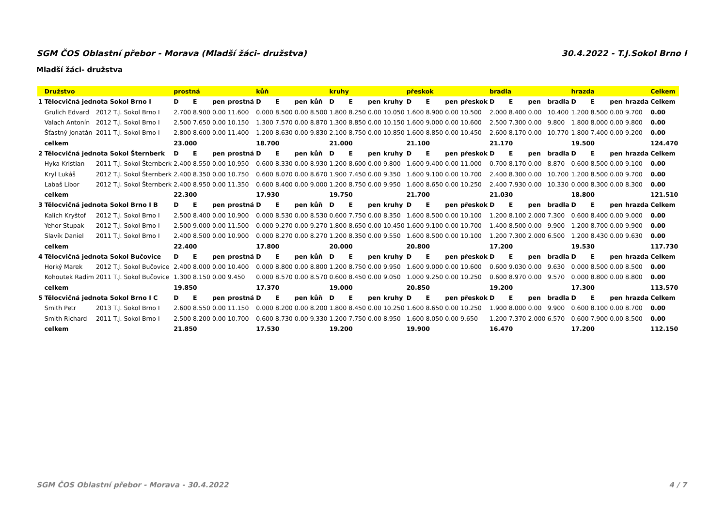SGM ČOS Oblastní přebor - Morava (Mladší žáci- družstva) 30.4.2022 - T.J.Sokol Brno I
Mladší žáci- družstva
| | Družstvo | | | prostná | | | | kůň | | | | kruhy | | | | přeskok | | | | bradla | | | | hrazda | | | | Celkem |
| --- | --- | --- | --- | --- | --- | --- | --- | --- | --- | --- | --- | --- | --- | --- | --- | --- | --- | --- | --- | --- | --- | --- | --- | --- | --- | --- | --- | --- |
| 1 | Tělocvičná jednota Sokol Brno I | | | D | E | pen | prostná | D | E | pen | kůň | D | E | pen | kruhy | D | E | pen | přeskok | D | E | pen | bradla | D | E | pen | hrazda | Celkem |
| | Grulich Edvard | 2012 | T.J. Sokol Brno I | 2.700 | 8.900 | 0.00 | 11.600 | 0.000 | 8.500 | 0.00 | 8.500 | 1.800 | 8.250 | 0.00 | 10.050 | 1.600 | 8.900 | 0.00 | 10.500 | 2.000 | 8.400 | 0.00 | 10.400 | 1.200 | 8.500 | 0.00 | 9.700 | 0.00 |
| | Valach Antonín | 2012 | T.J. Sokol Brno I | 2.500 | 7.650 | 0.00 | 10.150 | 1.300 | 7.570 | 0.00 | 8.870 | 1.300 | 8.850 | 0.00 | 10.150 | 1.600 | 9.000 | 0.00 | 10.600 | 2.500 | 7.300 | 0.00 | 9.800 | 1.800 | 8.000 | 0.00 | 9.800 | 0.00 |
| | Šťastný Jonatán | 2011 | T.J. Sokol Brno I | 2.800 | 8.600 | 0.00 | 11.400 | 1.200 | 8.630 | 0.00 | 9.830 | 2.100 | 8.750 | 0.00 | 10.850 | 1.600 | 8.850 | 0.00 | 10.450 | 2.600 | 8.170 | 0.00 | 10.770 | 1.800 | 7.400 | 0.00 | 9.200 | 0.00 |
| | celkem | | | 23.000 | | | | 18.700 | | | | 21.000 | | | | 21.100 | | | | 21.170 | | | | 19.500 | | | | 124.470 |
| 2 | Tělocvičná jednota Sokol Šternberk | | | D | E | pen | prostná | D | E | pen | kůň | D | E | pen | kruhy | D | E | pen | přeskok | D | E | pen | bradla | D | E | pen | hrazda | Celkem |
| | Hyka Kristian | 2011 | T.J. Sokol Šternberk | 2.400 | 8.550 | 0.00 | 10.950 | 0.600 | 8.330 | 0.00 | 8.930 | 1.200 | 8.600 | 0.00 | 9.800 | 1.600 | 9.400 | 0.00 | 11.000 | 0.700 | 8.170 | 0.00 | 8.870 | 0.600 | 8.500 | 0.00 | 9.100 | 0.00 |
| | Kryl Lukáš | 2012 | T.J. Sokol Šternberk | 2.400 | 8.350 | 0.00 | 10.750 | 0.600 | 8.070 | 0.00 | 8.670 | 1.900 | 7.450 | 0.00 | 9.350 | 1.600 | 9.100 | 0.00 | 10.700 | 2.400 | 8.300 | 0.00 | 10.700 | 1.200 | 8.500 | 0.00 | 9.700 | 0.00 |
| | Labaš Libor | 2012 | T.J. Sokol Šternberk | 2.400 | 8.950 | 0.00 | 11.350 | 0.600 | 8.400 | 0.00 | 9.000 | 1.200 | 8.750 | 0.00 | 9.950 | 1.600 | 8.650 | 0.00 | 10.250 | 2.400 | 7.930 | 0.00 | 10.330 | 0.000 | 8.300 | 0.00 | 8.300 | 0.00 |
| | celkem | | | 22.300 | | | | 17.930 | | | | 19.750 | | | | 21.700 | | | | 21.030 | | | | 18.800 | | | | 121.510 |
| 3 | Tělocvičná jednota Sokol Brno I B | | | D | E | pen | prostná | D | E | pen | kůň | D | E | pen | kruhy | D | E | pen | přeskok | D | E | pen | bradla | D | E | pen | hrazda | Celkem |
| | Kalich Kryštof | 2012 | T.J. Sokol Brno I | 2.500 | 8.400 | 0.00 | 10.900 | 0.000 | 8.530 | 0.00 | 8.530 | 0.600 | 7.750 | 0.00 | 8.350 | 1.600 | 8.500 | 0.00 | 10.100 | 1.200 | 8.100 | 2.000 | 7.300 | 0.600 | 8.400 | 0.00 | 9.000 | 0.00 |
| | Yehor Stupak | 2012 | T.J. Sokol Brno I | 2.500 | 9.000 | 0.00 | 11.500 | 0.000 | 9.270 | 0.00 | 9.270 | 1.800 | 8.650 | 0.00 | 10.450 | 1.600 | 9.100 | 0.00 | 10.700 | 1.400 | 8.500 | 0.00 | 9.900 | 1.200 | 8.700 | 0.00 | 9.900 | 0.00 |
| | Slavík Daniel | 2011 | T.J. Sokol Brno I | 2.400 | 8.500 | 0.00 | 10.900 | 0.000 | 8.270 | 0.00 | 8.270 | 1.200 | 8.350 | 0.00 | 9.550 | 1.600 | 8.500 | 0.00 | 10.100 | 1.200 | 7.300 | 2.000 | 6.500 | 1.200 | 8.430 | 0.00 | 9.630 | 0.00 |
| | celkem | | | 22.400 | | | | 17.800 | | | | 20.000 | | | | 20.800 | | | | 17.200 | | | | 19.530 | | | | 117.730 |
| 4 | Tělocvičná jednota Sokol Bučovice | | | D | E | pen | prostná | D | E | pen | kůň | D | E | pen | kruhy | D | E | pen | přeskok | D | E | pen | bradla | D | E | pen | hrazda | Celkem |
| | Horký Marek | 2012 | T.J. Sokol Bučovice | 2.400 | 8.000 | 0.00 | 10.400 | 0.000 | 8.800 | 0.00 | 8.800 | 1.200 | 8.750 | 0.00 | 9.950 | 1.600 | 9.000 | 0.00 | 10.600 | 0.600 | 9.030 | 0.00 | 9.630 | 0.000 | 8.500 | 0.00 | 8.500 | 0.00 |
| | Kohoutek Radim | 2011 | T.J. Sokol Bučovice | 1.300 | 8.150 | 0.00 | 9.450 | 0.000 | 8.570 | 0.00 | 8.570 | 0.600 | 8.450 | 0.00 | 9.050 | 1.000 | 9.250 | 0.00 | 10.250 | 0.600 | 8.970 | 0.00 | 9.570 | 0.000 | 8.800 | 0.00 | 8.800 | 0.00 |
| | celkem | | | 19.850 | | | | 17.370 | | | | 19.000 | | | | 20.850 | | | | 19.200 | | | | 17.300 | | | | 113.570 |
| 5 | Tělocvičná jednota Sokol Brno I C | | | D | E | pen | prostná | D | E | pen | kůň | D | E | pen | kruhy | D | E | pen | přeskok | D | E | pen | bradla | D | E | pen | hrazda | Celkem |
| | Smith Petr | 2013 | T.J. Sokol Brno I | 2.600 | 8.550 | 0.00 | 11.150 | 0.000 | 8.200 | 0.00 | 8.200 | 1.800 | 8.450 | 0.00 | 10.250 | 1.600 | 8.650 | 0.00 | 10.250 | 1.900 | 8.000 | 0.00 | 9.900 | 0.600 | 8.100 | 0.00 | 8.700 | 0.00 |
| | Smith Richard | 2011 | T.J. Sokol Brno I | 2.500 | 8.200 | 0.00 | 10.700 | 0.600 | 8.730 | 0.00 | 9.330 | 1.200 | 7.750 | 0.00 | 8.950 | 1.600 | 8.050 | 0.00 | 9.650 | 1.200 | 7.370 | 2.000 | 6.570 | 0.600 | 7.900 | 0.00 | 8.500 | 0.00 |
| | celkem | | | 21.850 | | | | 17.530 | | | | 19.200 | | | | 19.900 | | | | 16.470 | | | | 17.200 | | | | 112.150 |
SGM ČOS Oblastní přebor - Morava - 30.4.2022 4 / 7